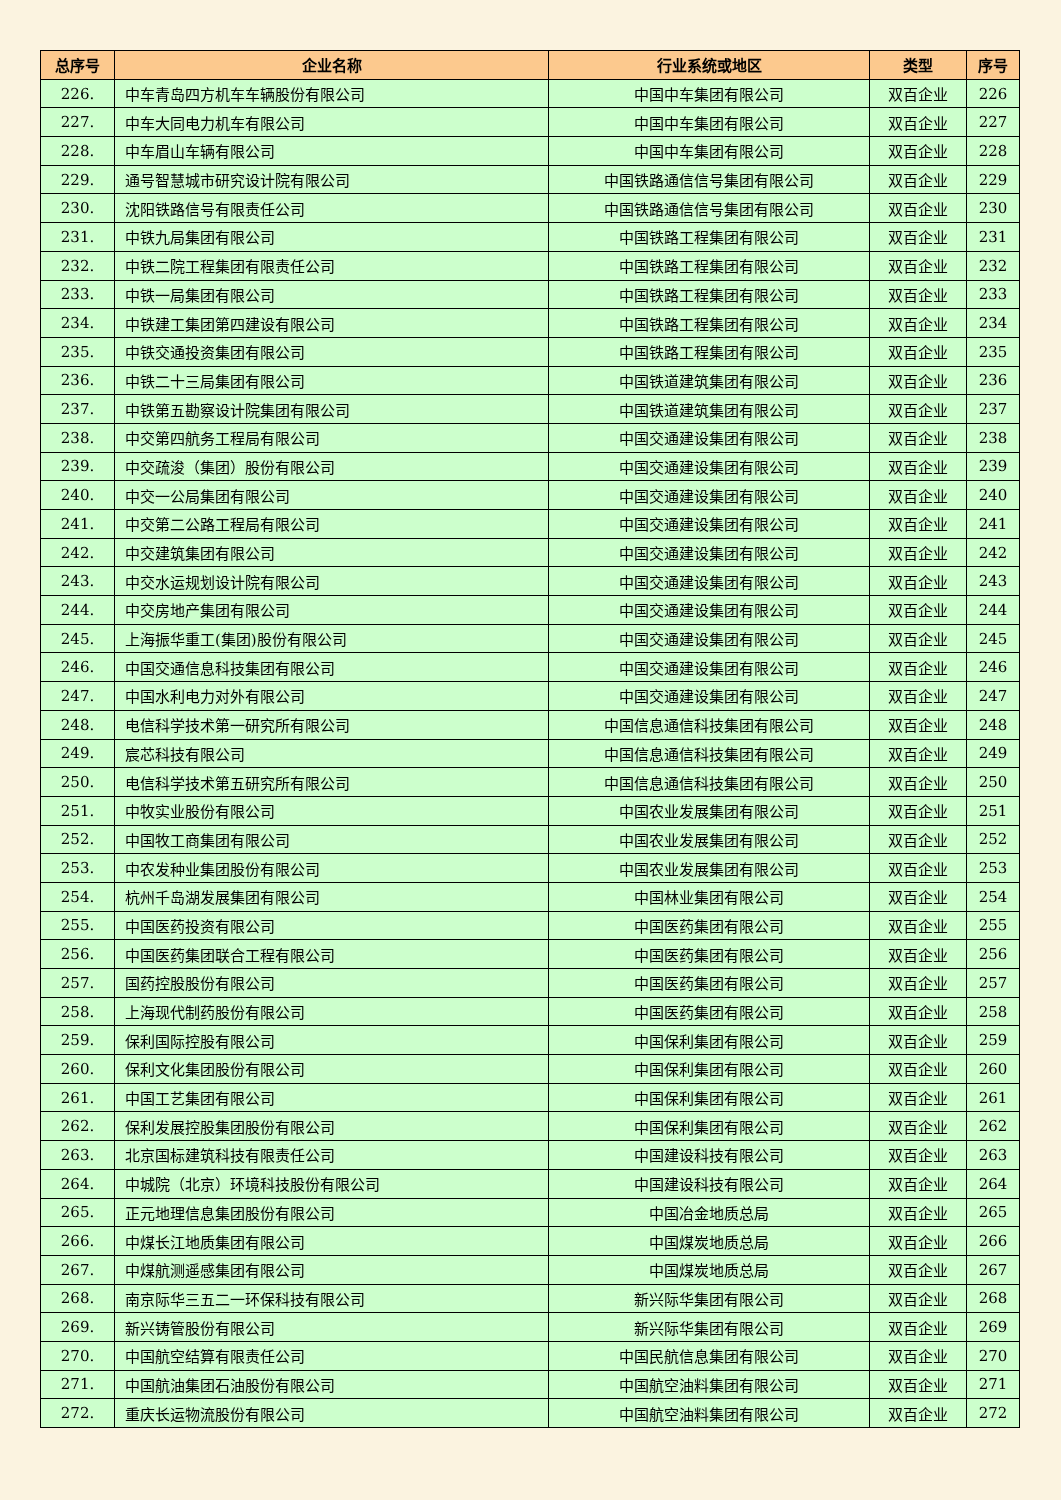| 总序号 | 企业名称 | 行业系统或地区 | 类型 | 序号 |
| --- | --- | --- | --- | --- |
| 226. | 中车青岛四方机车车辆股份有限公司 | 中国中车集团有限公司 | 双百企业 | 226 |
| 227. | 中车大同电力机车有限公司 | 中国中车集团有限公司 | 双百企业 | 227 |
| 228. | 中车眉山车辆有限公司 | 中国中车集团有限公司 | 双百企业 | 228 |
| 229. | 通号智慧城市研究设计院有限公司 | 中国铁路通信信号集团有限公司 | 双百企业 | 229 |
| 230. | 沈阳铁路信号有限责任公司 | 中国铁路通信信号集团有限公司 | 双百企业 | 230 |
| 231. | 中铁九局集团有限公司 | 中国铁路工程集团有限公司 | 双百企业 | 231 |
| 232. | 中铁二院工程集团有限责任公司 | 中国铁路工程集团有限公司 | 双百企业 | 232 |
| 233. | 中铁一局集团有限公司 | 中国铁路工程集团有限公司 | 双百企业 | 233 |
| 234. | 中铁建工集团第四建设有限公司 | 中国铁路工程集团有限公司 | 双百企业 | 234 |
| 235. | 中铁交通投资集团有限公司 | 中国铁路工程集团有限公司 | 双百企业 | 235 |
| 236. | 中铁二十三局集团有限公司 | 中国铁道建筑集团有限公司 | 双百企业 | 236 |
| 237. | 中铁第五勘察设计院集团有限公司 | 中国铁道建筑集团有限公司 | 双百企业 | 237 |
| 238. | 中交第四航务工程局有限公司 | 中国交通建设集团有限公司 | 双百企业 | 238 |
| 239. | 中交疏浚（集团）股份有限公司 | 中国交通建设集团有限公司 | 双百企业 | 239 |
| 240. | 中交一公局集团有限公司 | 中国交通建设集团有限公司 | 双百企业 | 240 |
| 241. | 中交第二公路工程局有限公司 | 中国交通建设集团有限公司 | 双百企业 | 241 |
| 242. | 中交建筑集团有限公司 | 中国交通建设集团有限公司 | 双百企业 | 242 |
| 243. | 中交水运规划设计院有限公司 | 中国交通建设集团有限公司 | 双百企业 | 243 |
| 244. | 中交房地产集团有限公司 | 中国交通建设集团有限公司 | 双百企业 | 244 |
| 245. | 上海振华重工(集团)股份有限公司 | 中国交通建设集团有限公司 | 双百企业 | 245 |
| 246. | 中国交通信息科技集团有限公司 | 中国交通建设集团有限公司 | 双百企业 | 246 |
| 247. | 中国水利电力对外有限公司 | 中国交通建设集团有限公司 | 双百企业 | 247 |
| 248. | 电信科学技术第一研究所有限公司 | 中国信息通信科技集团有限公司 | 双百企业 | 248 |
| 249. | 宸芯科技有限公司 | 中国信息通信科技集团有限公司 | 双百企业 | 249 |
| 250. | 电信科学技术第五研究所有限公司 | 中国信息通信科技集团有限公司 | 双百企业 | 250 |
| 251. | 中牧实业股份有限公司 | 中国农业发展集团有限公司 | 双百企业 | 251 |
| 252. | 中国牧工商集团有限公司 | 中国农业发展集团有限公司 | 双百企业 | 252 |
| 253. | 中农发种业集团股份有限公司 | 中国农业发展集团有限公司 | 双百企业 | 253 |
| 254. | 杭州千岛湖发展集团有限公司 | 中国林业集团有限公司 | 双百企业 | 254 |
| 255. | 中国医药投资有限公司 | 中国医药集团有限公司 | 双百企业 | 255 |
| 256. | 中国医药集团联合工程有限公司 | 中国医药集团有限公司 | 双百企业 | 256 |
| 257. | 国药控股股份有限公司 | 中国医药集团有限公司 | 双百企业 | 257 |
| 258. | 上海现代制药股份有限公司 | 中国医药集团有限公司 | 双百企业 | 258 |
| 259. | 保利国际控股有限公司 | 中国保利集团有限公司 | 双百企业 | 259 |
| 260. | 保利文化集团股份有限公司 | 中国保利集团有限公司 | 双百企业 | 260 |
| 261. | 中国工艺集团有限公司 | 中国保利集团有限公司 | 双百企业 | 261 |
| 262. | 保利发展控股集团股份有限公司 | 中国保利集团有限公司 | 双百企业 | 262 |
| 263. | 北京国标建筑科技有限责任公司 | 中国建设科技有限公司 | 双百企业 | 263 |
| 264. | 中城院（北京）环境科技股份有限公司 | 中国建设科技有限公司 | 双百企业 | 264 |
| 265. | 正元地理信息集团股份有限公司 | 中国冶金地质总局 | 双百企业 | 265 |
| 266. | 中煤长江地质集团有限公司 | 中国煤炭地质总局 | 双百企业 | 266 |
| 267. | 中煤航测遥感集团有限公司 | 中国煤炭地质总局 | 双百企业 | 267 |
| 268. | 南京际华三五二一环保科技有限公司 | 新兴际华集团有限公司 | 双百企业 | 268 |
| 269. | 新兴铸管股份有限公司 | 新兴际华集团有限公司 | 双百企业 | 269 |
| 270. | 中国航空结算有限责任公司 | 中国民航信息集团有限公司 | 双百企业 | 270 |
| 271. | 中国航油集团石油股份有限公司 | 中国航空油料集团有限公司 | 双百企业 | 271 |
| 272. | 重庆长运物流股份有限公司 | 中国航空油料集团有限公司 | 双百企业 | 272 |